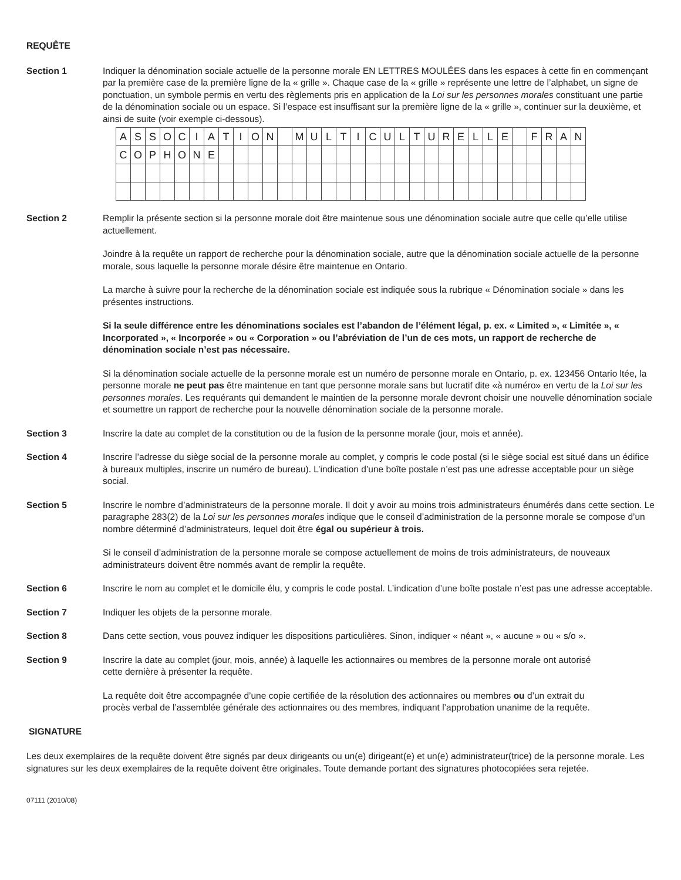REQUÊTE
Section 1 Indiquer la dénomination sociale actuelle de la personne morale EN LETTRES MOULÉES dans les espaces à cette fin en commençant par la première case de la première ligne de la « grille ». Chaque case de la « grille » représente une lettre de l’alphabet, un signe de ponctuation, un symbole permis en vertu des règlements pris en application de la Loi sur les personnes morales constituant une partie de la dénomination sociale ou un espace. Si l’espace est insuffisant sur la première ligne de la « grille », continuer sur la deuxième, et ainsi de suite (voir exemple ci-dessous).
| A | S | S | O | C | I | A | T | I | O | N | | M | U | L | T | I | C | U | L | T | U | R | E | L | L | E | | F | R | A | N |
| C | O | P | H | O | N | E | | | | | | | | | | | | | | | | | | | | | | | | | |
Section 2 Remplir la présente section si la personne morale doit être maintenue sous une dénomination sociale autre que celle qu’elle utilise actuellement.
Joindre à la requête un rapport de recherche pour la dénomination sociale, autre que la dénomination sociale actuelle de la personne morale, sous laquelle la personne morale désire être maintenue en Ontario.
La marche à suivre pour la recherche de la dénomination sociale est indiquée sous la rubrique « Dénomination sociale » dans les présentes instructions.
Si la seule différence entre les dénominations sociales est l’abandon de l’élément légal, p. ex. « Limited », « Limitée », « Incorporated », « Incorporée » ou « Corporation » ou l’abréviation de l’un de ces mots, un rapport de recherche de dénomination sociale n’est pas nécessaire.
Si la dénomination sociale actuelle de la personne morale est un numéro de personne morale en Ontario, p. ex. 123456 Ontario ltée, la personne morale ne peut pas être maintenue en tant que personne morale sans but lucratif dite «à numéro» en vertu de la Loi sur les personnes morales. Les requérants qui demandent le maintien de la personne morale devront choisir une nouvelle dénomination sociale et soumettre un rapport de recherche pour la nouvelle dénomination sociale de la personne morale.
Section 3 Inscrire la date au complet de la constitution ou de la fusion de la personne morale (jour, mois et année).
Section 4 Inscrire l’adresse du siège social de la personne morale au complet, y compris le code postal (si le siège social est situé dans un édifice à bureaux multiples, inscrire un numéro de bureau). L’indication d’une boîte postale n’est pas une adresse acceptable pour un siège social.
Section 5 Inscrire le nombre d’administrateurs de la personne morale. Il doit y avoir au moins trois administrateurs énumérés dans cette section. Le paragraphe 283(2) de la Loi sur les personnes morales indique que le conseil d’administration de la personne morale se compose d’un nombre déterminé d’administrateurs, lequel doit être égal ou supérieur à trois.
Si le conseil d’administration de la personne morale se compose actuellement de moins de trois administrateurs, de nouveaux administrateurs doivent être nommés avant de remplir la requête.
Section 6 Inscrire le nom au complet et le domicile élu, y compris le code postal. L’indication d’une boîte postale n’est pas une adresse acceptable.
Section 7 Indiquer les objets de la personne morale.
Section 8 Dans cette section, vous pouvez indiquer les dispositions particulières. Sinon, indiquer « néant », « aucune » ou « s/o ».
Section 9 Inscrire la date au complet (jour, mois, année) à laquelle les actionnaires ou membres de la personne morale ont autorisé cette dernière à présenter la requête.
La requête doit être accompagnée d’une copie certifiée de la résolution des actionnaires ou membres ou d’un extrait du procès verbal de l’assemblée générale des actionnaires ou des membres, indiquant l’approbation unanime de la requête.
SIGNATURE
Les deux exemplaires de la requête doivent être signés par deux dirigeants ou un(e) dirigeant(e) et un(e) administrateur(trice) de la personne morale. Les signatures sur les deux exemplaires de la requête doivent être originales. Toute demande portant des signatures photocopiées sera rejetée.
07111 (2010/08)